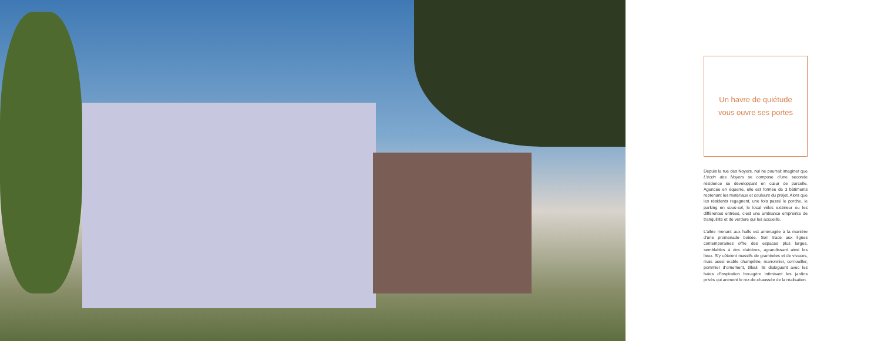Un havre de quiétude
vous ouvre ses portes
Depuis la rue des Noyers, nul ne pourrait imaginer que L’écrin des Noyers se compose d’une seconde résidence se développant en cœur de parcelle. Agencée en équerre, elle est formée de 3 bâtiments reprenant les matériaux et couleurs du projet. Alors que les résidents regagnent, une fois passé le porche, le parking en sous-sol, le local vélos extérieur ou les différentes entrées, c’est une ambiance empreinte de tranquillité et de verdure qui les accueille.
L’allée menant aux halls est aménagée à la manière d’une promenade boisée. Son tracé aux lignes contemporaines offre des espaces plus larges, semblables à des clairières, agrandissant ainsi les lieux. S’y côtoient massifs de graminées et de vivaces, mais aussi érable champêtre, marronnier, cornouiller, pommier d’ornement, tilleul. Ils dialoguent avec les haies d’inspiration bocagère intimisant les jardins privés qui animent le rez-de-chaussée de la réalisation.